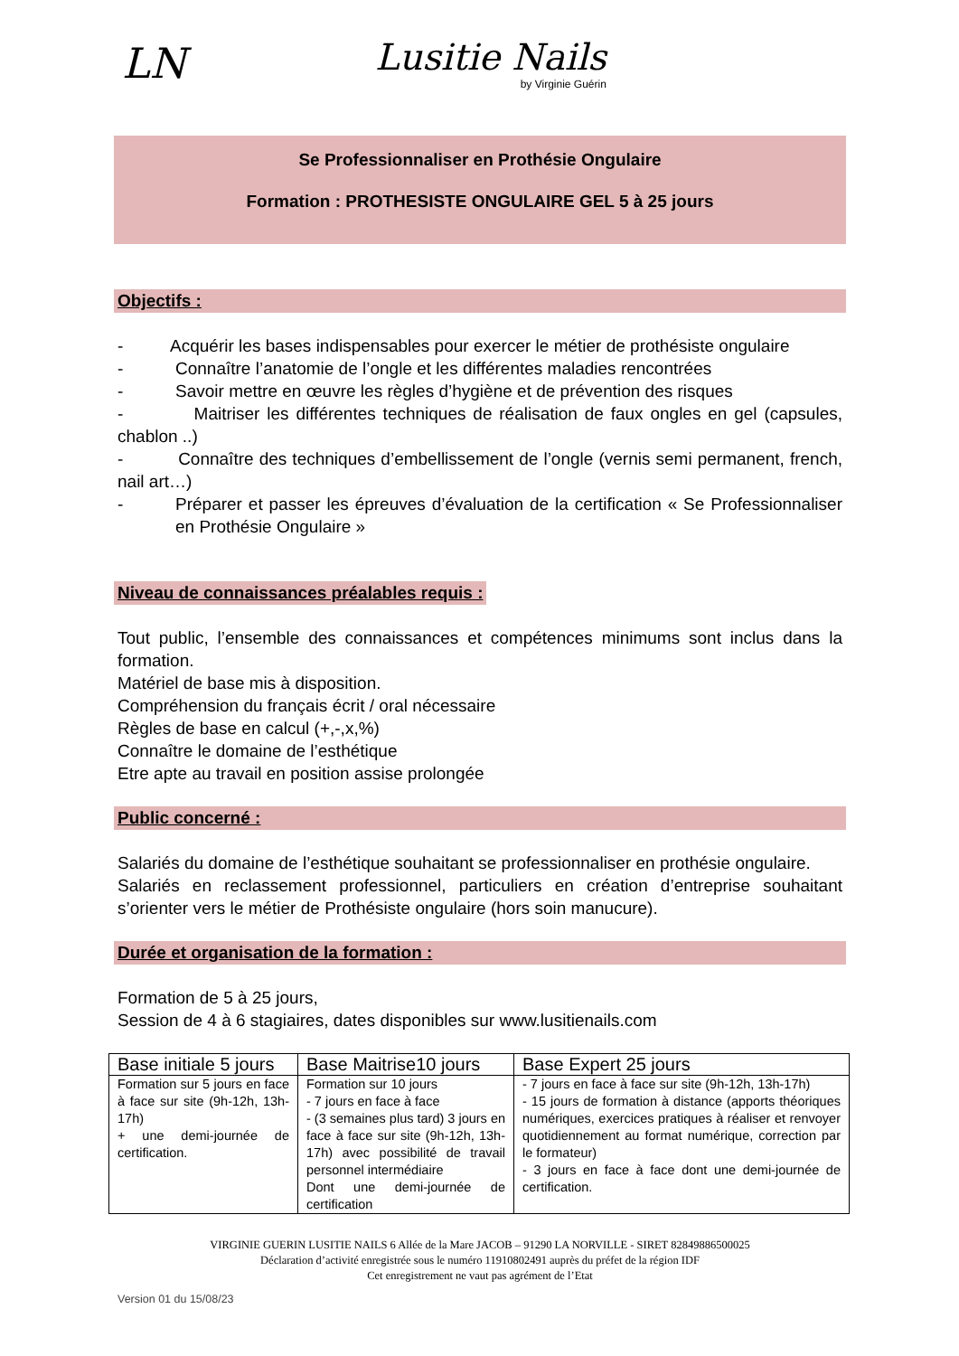LN
Lusitie Nails
by Virginie Guérin
Se Professionnaliser en Prothésie Ongulaire
Formation : PROTHESISTE ONGULAIRE GEL 5 à 25 jours
Objectifs :
- Acquérir les bases indispensables pour exercer le métier de prothésiste ongulaire
- Connaître l’anatomie de l’ongle et les différentes maladies rencontrées
- Savoir mettre en œuvre les règles d’hygiène et de prévention des risques
- Maitriser les différentes techniques de réalisation de faux ongles en gel (capsules, chablon ..)
- Connaître des techniques d’embellissement de l’ongle (vernis semi permanent, french, nail art…)
- Préparer et passer les épreuves d’évaluation de la certification « Se Professionnaliser en Prothésie Ongulaire »
Niveau de connaissances préalables requis :
Tout public, l’ensemble des connaissances et compétences minimums sont inclus dans la formation.
Matériel de base mis à disposition.
Compréhension du français écrit / oral nécessaire
Règles de base en calcul (+,-,x,%)
Connaître le domaine de l’esthétique
Etre apte au travail en position assise prolongée
Public concerné :
Salariés du domaine de l’esthétique souhaitant se professionnaliser en prothésie ongulaire.
Salariés en reclassement professionnel, particuliers en création d’entreprise souhaitant s’orienter vers le métier de Prothésiste ongulaire (hors soin manucure).
Durée et organisation de la formation :
Formation de 5 à 25 jours,
Session de 4 à 6 stagiaires, dates disponibles sur www.lusitienails.com
| Base initiale 5 jours | Base Maitrise10 jours | Base Expert 25 jours |
| --- | --- | --- |
| Formation sur 5 jours en face à face sur site (9h-12h, 13h-17h) + une demi-journée de certification. | Formation sur 10 jours - 7 jours en face à face - (3 semaines plus tard) 3 jours en face à face sur site (9h-12h, 13h-17h) avec possibilité de travail personnel intermédiaire Dont une demi-journée de certification | - 7 jours en face à face sur site (9h-12h, 13h-17h) - 15 jours de formation à distance (apports théoriques numériques, exercices pratiques à réaliser et renvoyer quotidiennement au format numérique, correction par le formateur) - 3 jours en face à face dont une demi-journée de certification. |
VIRGINIE GUERIN LUSITIE NAILS 6 Allée de la Mare JACOB – 91290 LA NORVILLE - SIRET 82849886500025
Déclaration d’activité enregistrée sous le numéro 11910802491 auprès du préfet de la région IDF
Cet enregistrement ne vaut pas agrément de l’Etat
Version 01 du 15/08/23